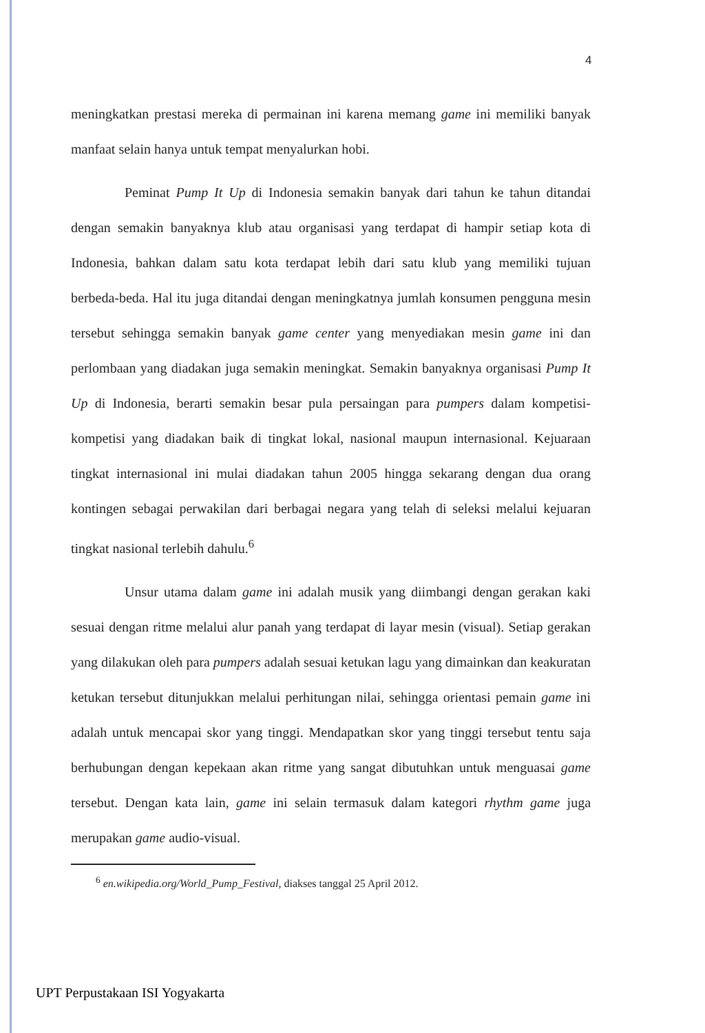4
meningkatkan prestasi mereka di permainan ini karena memang game ini memiliki banyak manfaat selain hanya untuk tempat menyalurkan hobi.
Peminat Pump It Up di Indonesia semakin banyak dari tahun ke tahun ditandai dengan semakin banyaknya klub atau organisasi yang terdapat di hampir setiap kota di Indonesia, bahkan dalam satu kota terdapat lebih dari satu klub yang memiliki tujuan berbeda-beda. Hal itu juga ditandai dengan meningkatnya jumlah konsumen pengguna mesin tersebut sehingga semakin banyak game center yang menyediakan mesin game ini dan perlombaan yang diadakan juga semakin meningkat. Semakin banyaknya organisasi Pump It Up di Indonesia, berarti semakin besar pula persaingan para pumpers dalam kompetisi-kompetisi yang diadakan baik di tingkat lokal, nasional maupun internasional. Kejuaraan tingkat internasional ini mulai diadakan tahun 2005 hingga sekarang dengan dua orang kontingen sebagai perwakilan dari berbagai negara yang telah di seleksi melalui kejuaran tingkat nasional terlebih dahulu.<sup>6</sup>
Unsur utama dalam game ini adalah musik yang diimbangi dengan gerakan kaki sesuai dengan ritme melalui alur panah yang terdapat di layar mesin (visual). Setiap gerakan yang dilakukan oleh para pumpers adalah sesuai ketukan lagu yang dimainkan dan keakuratan ketukan tersebut ditunjukkan melalui perhitungan nilai, sehingga orientasi pemain game ini adalah untuk mencapai skor yang tinggi. Mendapatkan skor yang tinggi tersebut tentu saja berhubungan dengan kepekaan akan ritme yang sangat dibutuhkan untuk menguasai game tersebut. Dengan kata lain, game ini selain termasuk dalam kategori rhythm game juga merupakan game audio-visual.
<sup>6</sup> en.wikipedia.org/World_Pump_Festival, diakses tanggal 25 April 2012.
UPT Perpustakaan ISI Yogyakarta